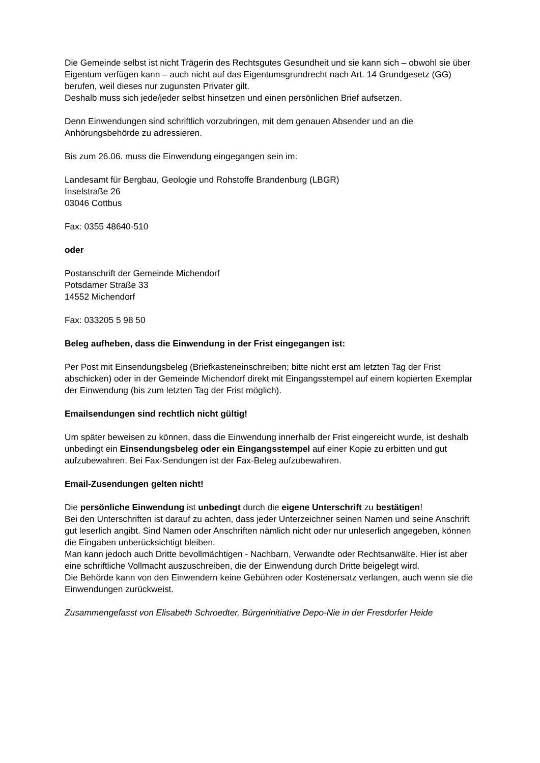Die Gemeinde selbst ist nicht Trägerin des Rechtsgutes Gesundheit und sie kann sich – obwohl sie über Eigentum verfügen kann – auch nicht auf das Eigentumsgrundrecht nach Art. 14 Grundgesetz (GG) berufen, weil dieses nur zugunsten Privater gilt.
Deshalb muss sich jede/jeder selbst hinsetzen und einen persönlichen Brief aufsetzen.
Denn Einwendungen sind schriftlich vorzubringen, mit dem genauen Absender und an die Anhörungsbehörde zu adressieren.
Bis zum 26.06. muss die Einwendung eingegangen sein im:
Landesamt für Bergbau, Geologie und Rohstoffe Brandenburg (LBGR)
Inselstraße 26
03046 Cottbus
Fax: 0355 48640-510
oder
Postanschrift der Gemeinde Michendorf
Potsdamer Straße 33
14552 Michendorf
Fax: 033205 5 98 50
Beleg aufheben, dass die Einwendung in der Frist eingegangen ist:
Per Post mit Einsendungsbeleg (Briefkasteneinschreiben; bitte nicht erst am letzten Tag der Frist abschicken) oder in der Gemeinde Michendorf direkt mit Eingangsstempel auf einem kopierten Exemplar der Einwendung (bis zum letzten Tag der Frist möglich).
Emailsendungen sind rechtlich nicht gültig!
Um später beweisen zu können, dass die Einwendung innerhalb der Frist eingereicht wurde, ist deshalb unbedingt ein Einsendungsbeleg oder ein Eingangsstempel auf einer Kopie zu erbitten und gut aufzubewahren. Bei Fax-Sendungen ist der Fax-Beleg aufzubewahren.
Email-Zusendungen gelten nicht!
Die persönliche Einwendung ist unbedingt durch die eigene Unterschrift zu bestätigen!
Bei den Unterschriften ist darauf zu achten, dass jeder Unterzeichner seinen Namen und seine Anschrift gut leserlich angibt. Sind Namen oder Anschriften nämlich nicht oder nur unleserlich angegeben, können die Eingaben unberücksichtigt bleiben.
Man kann jedoch auch Dritte bevollmächtigen - Nachbarn, Verwandte oder Rechtsanwälte. Hier ist aber eine schriftliche Vollmacht auszuschreiben, die der Einwendung durch Dritte beigelegt wird.
Die Behörde kann von den Einwendern keine Gebühren oder Kostenersatz verlangen, auch wenn sie die Einwendungen zurückweist.
Zusammengefasst von Elisabeth Schroedter, Bürgerinitiative Depo-Nie in der Fresdorfer Heide